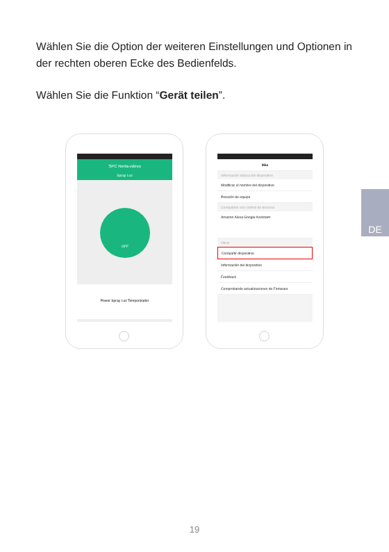Wählen Sie die Option der weiteren Einstellungen und Optionen in der rechten oberen Ecke des Bedienfelds.
Wählen Sie die Funktion “Gerät teilen”.
DE
SPC Nerta-vdevo
Spray Luz
OFF
Power Spray Luz Temporizador
Más
Información básica del dispositivo
Modificar el nombre del dispositivo
Posición de equipo
Compatible con control de terceros
Amazon Alexa Google Assistant
Otros
Compartir dispositivo
Información del dispositivo
Feedback
Comprobando actualizaciones de Firmware
19